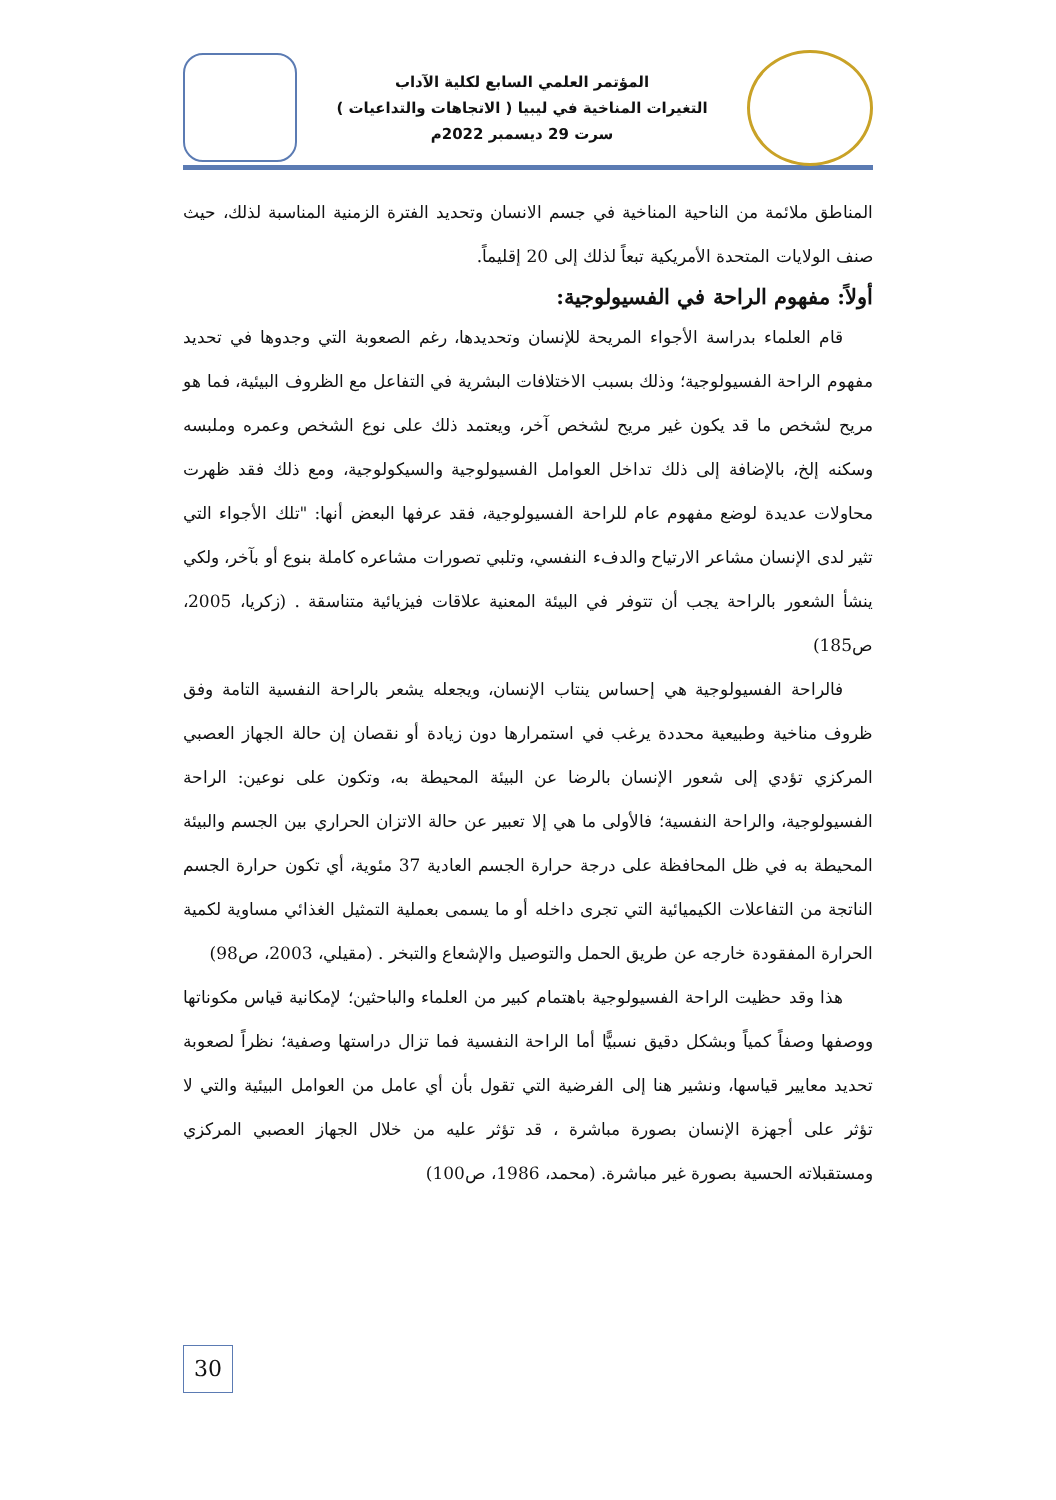المؤتمر العلمي السابع لكلية الآداب
التغيرات المناخية في ليبيا ( الاتجاهات والتداعيات )
سرت 29 ديسمبر 2022م
المناطق ملائمة من الناحية المناخية في جسم الانسان وتحديد الفترة الزمنية المناسبة لذلك، حيث صنف الولايات المتحدة الأمريكية تبعاً لذلك إلى 20 إقليماً.
أولاً: مفهوم الراحة في الفسيولوجية:
قام العلماء بدراسة الأجواء المريحة للإنسان وتحديدها، رغم الصعوبة التي وجدوها في تحديد مفهوم الراحة الفسيولوجية؛ وذلك بسبب الاختلافات البشرية في التفاعل مع الظروف البيئية، فما هو مريح لشخص ما قد يكون غير مريح لشخص آخر، ويعتمد ذلك على نوع الشخص وعمره وملبسه وسكنه إلخ، بالإضافة إلى ذلك تداخل العوامل الفسيولوجية والسيكولوجية، ومع ذلك فقد ظهرت محاولات عديدة لوضع مفهوم عام للراحة الفسيولوجية، فقد عرفها البعض أنها: "تلك الأجواء التي تثير لدى الإنسان مشاعر الارتياح والدفء النفسي، وتلبي تصورات مشاعره كاملة بنوع أو بآخر، ولكي ينشأ الشعور بالراحة يجب أن تتوفر في البيئة المعنية علاقات فيزيائية متناسقة . (زكريا، 2005، ص185)
فالراحة الفسيولوجية هي إحساس ينتاب الإنسان، ويجعله يشعر بالراحة النفسية التامة وفق ظروف مناخية وطبيعية محددة يرغب في استمرارها دون زيادة أو نقصان إن حالة الجهاز العصبي المركزي تؤدي إلى شعور الإنسان بالرضا عن البيئة المحيطة به، وتكون على نوعين: الراحة الفسيولوجية، والراحة النفسية؛ فالأولى ما هي إلا تعبير عن حالة الاتزان الحراري بين الجسم والبيئة المحيطة به في ظل المحافظة على درجة حرارة الجسم العادية 37 مئوية، أي تكون حرارة الجسم الناتجة من التفاعلات الكيميائية التي تجرى داخله أو ما يسمى بعملية التمثيل الغذائي مساوية لكمية الحرارة المفقودة خارجه عن طريق الحمل والتوصيل والإشعاع والتبخر . (مقيلي، 2003، ص98)
هذا وقد حظيت الراحة الفسيولوجية باهتمام كبير من العلماء والباحثين؛ لإمكانية قياس مكوناتها ووصفها وصفاً كمياً وبشكل دقيق نسبيًّا أما الراحة النفسية فما تزال دراستها وصفية؛ نظراً لصعوبة تحديد معايير قياسها، ونشير هنا إلى الفرضية التي تقول بأن أي عامل من العوامل البيئية والتي لا تؤثر على أجهزة الإنسان بصورة مباشرة ، قد تؤثر عليه من خلال الجهاز العصبي المركزي ومستقبلاته الحسية بصورة غير مباشرة. (محمد، 1986، ص100)
30